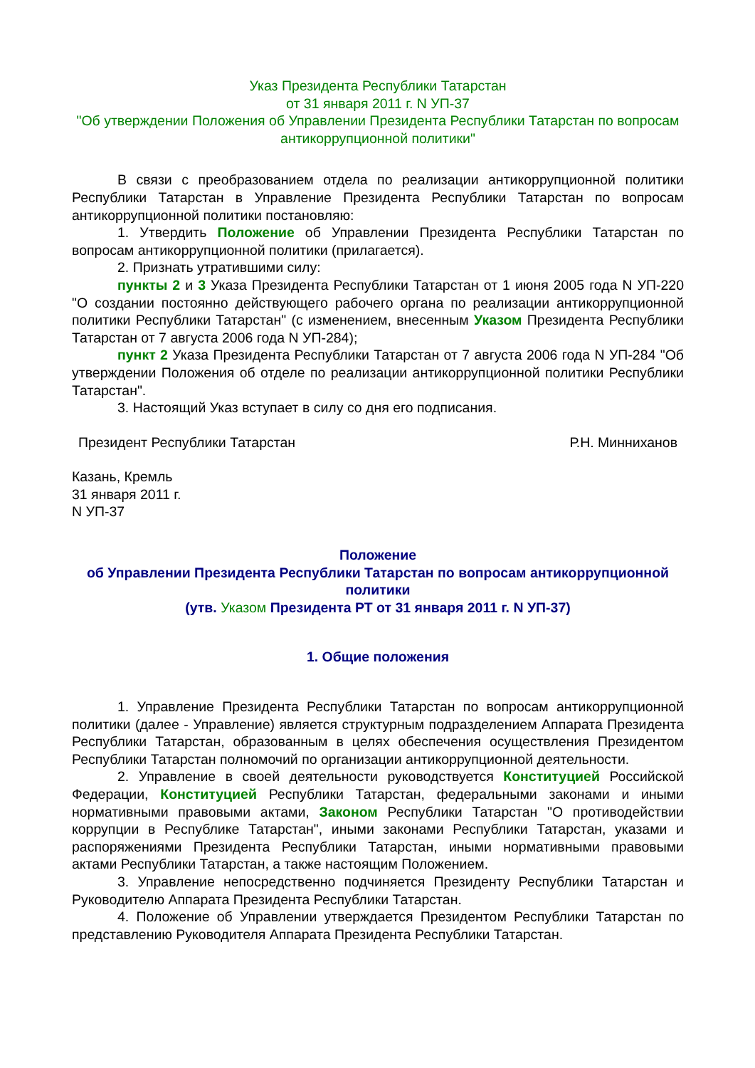Указ Президента Республики Татарстан
от 31 января 2011 г. N УП-37
"Об утверждении Положения об Управлении Президента Республики Татарстан по вопросам антикоррупционной политики"
В связи с преобразованием отдела по реализации антикоррупционной политики Республики Татарстан в Управление Президента Республики Татарстан по вопросам антикоррупционной политики постановляю:
1. Утвердить Положение об Управлении Президента Республики Татарстан по вопросам антикоррупционной политики (прилагается).
2. Признать утратившими силу:
пункты 2 и 3 Указа Президента Республики Татарстан от 1 июня 2005 года N УП-220 "О создании постоянно действующего рабочего органа по реализации антикоррупционной политики Республики Татарстан" (с изменением, внесенным Указом Президента Республики Татарстан от 7 августа 2006 года N УП-284);
пункт 2 Указа Президента Республики Татарстан от 7 августа 2006 года N УП-284 "Об утверждении Положения об отделе по реализации антикоррупционной политики Республики Татарстан".
3. Настоящий Указ вступает в силу со дня его подписания.
Президент Республики Татарстан Р.Н. Минниханов
Казань, Кремль
31 января 2011 г.
N УП-37
Положение
об Управлении Президента Республики Татарстан по вопросам антикоррупционной политики
(утв. Указом Президента РТ от 31 января 2011 г. N УП-37)
1. Общие положения
1. Управление Президента Республики Татарстан по вопросам антикоррупционной политики (далее - Управление) является структурным подразделением Аппарата Президента Республики Татарстан, образованным в целях обеспечения осуществления Президентом Республики Татарстан полномочий по организации антикоррупционной деятельности.
2. Управление в своей деятельности руководствуется Конституцией Российской Федерации, Конституцией Республики Татарстан, федеральными законами и иными нормативными правовыми актами, Законом Республики Татарстан "О противодействии коррупции в Республике Татарстан", иными законами Республики Татарстан, указами и распоряжениями Президента Республики Татарстан, иными нормативными правовыми актами Республики Татарстан, а также настоящим Положением.
3. Управление непосредственно подчиняется Президенту Республики Татарстан и Руководителю Аппарата Президента Республики Татарстан.
4. Положение об Управлении утверждается Президентом Республики Татарстан по представлению Руководителя Аппарата Президента Республики Татарстан.